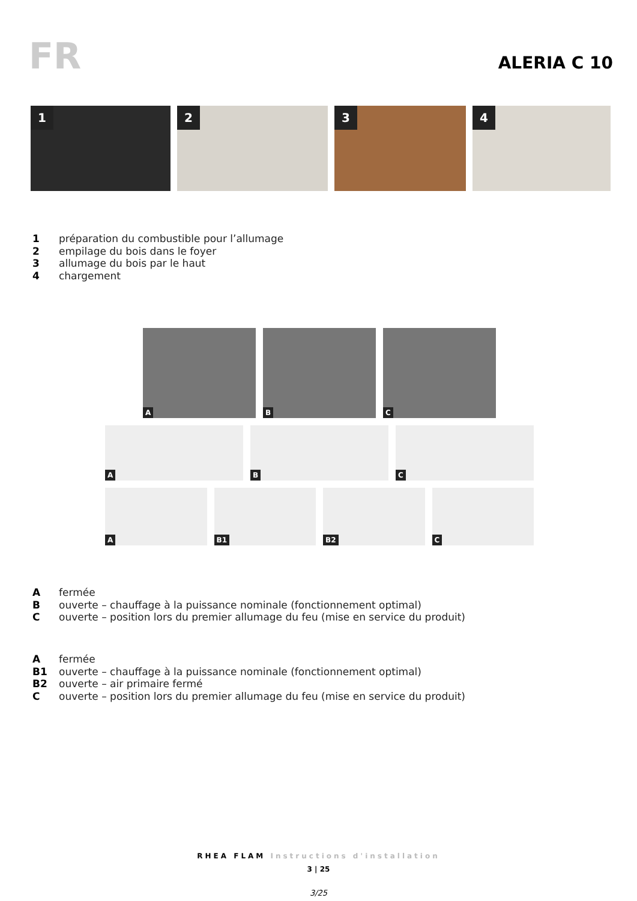FR ALERIA C 10
1
2
3
4
1 préparation du combustible pour l’allumage
2 empilage du bois dans le foyer
3 allumage du bois par le haut
4 chargement
A
B
C
A
B
C
A
B1
B2
C
Afermée
Bouverte – chauffage à la puissance nominale (fonctionnement optimal)
Couverte – position lors du premier allumage du feu (mise en service du produit)
Afermée
B1 ouverte – chauffage à la puissance nominale (fonctionnement optimal)
B2 ouverte – air primaire fermé
Couverte – position lors du premier allumage du feu (mise en service du produit)
RHEA FLAM Instructions d'installation
3 | 25
3/25